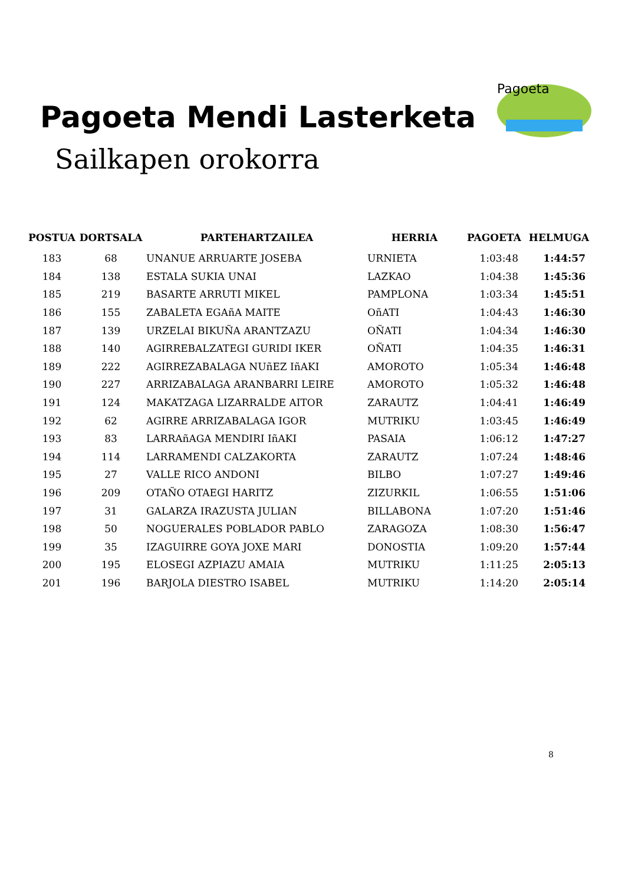Pagoeta Mendi Lasterketa
Sailkapen orokorra
Pagoeta
| POSTUA | DORTSALA | PARTEHARTZAILEA | HERRIA | PAGOETA | HELMUGA |
| --- | --- | --- | --- | --- | --- |
| 183 | 68 | UNANUE ARRUARTE JOSEBA | URNIETA | 1:03:48 | 1:44:57 |
| 184 | 138 | ESTALA SUKIA UNAI | LAZKAO | 1:04:38 | 1:45:36 |
| 185 | 219 | BASARTE ARRUTI MIKEL | PAMPLONA | 1:03:34 | 1:45:51 |
| 186 | 155 | ZABALETA EGAñA MAITE | OñATI | 1:04:43 | 1:46:30 |
| 187 | 139 | URZELAI BIKUÑA ARANTZAZU | OÑATI | 1:04:34 | 1:46:30 |
| 188 | 140 | AGIRREBALZATEGI GURIDI IKER | OÑATI | 1:04:35 | 1:46:31 |
| 189 | 222 | AGIRREZABALAGA NUñEZ IñAKI | AMOROTO | 1:05:34 | 1:46:48 |
| 190 | 227 | ARRIZABALAGA ARANBARRI LEIRE | AMOROTO | 1:05:32 | 1:46:48 |
| 191 | 124 | MAKATZAGA LIZARRALDE AITOR | ZARAUTZ | 1:04:41 | 1:46:49 |
| 192 | 62 | AGIRRE ARRIZABALAGA IGOR | MUTRIKU | 1:03:45 | 1:46:49 |
| 193 | 83 | LARRAñAGA MENDIRI IñAKI | PASAIA | 1:06:12 | 1:47:27 |
| 194 | 114 | LARRAMENDI CALZAKORTA | ZARAUTZ | 1:07:24 | 1:48:46 |
| 195 | 27 | VALLE RICO ANDONI | BILBO | 1:07:27 | 1:49:46 |
| 196 | 209 | OTAÑO OTAEGI HARITZ | ZIZURKIL | 1:06:55 | 1:51:06 |
| 197 | 31 | GALARZA IRAZUSTA JULIAN | BILLABONA | 1:07:20 | 1:51:46 |
| 198 | 50 | NOGUERALES POBLADOR PABLO | ZARAGOZA | 1:08:30 | 1:56:47 |
| 199 | 35 | IZAGUIRRE GOYA JOXE MARI | DONOSTIA | 1:09:20 | 1:57:44 |
| 200 | 195 | ELOSEGI AZPIAZU AMAIA | MUTRIKU | 1:11:25 | 2:05:13 |
| 201 | 196 | BARJOLA DIESTRO ISABEL | MUTRIKU | 1:14:20 | 2:05:14 |
8